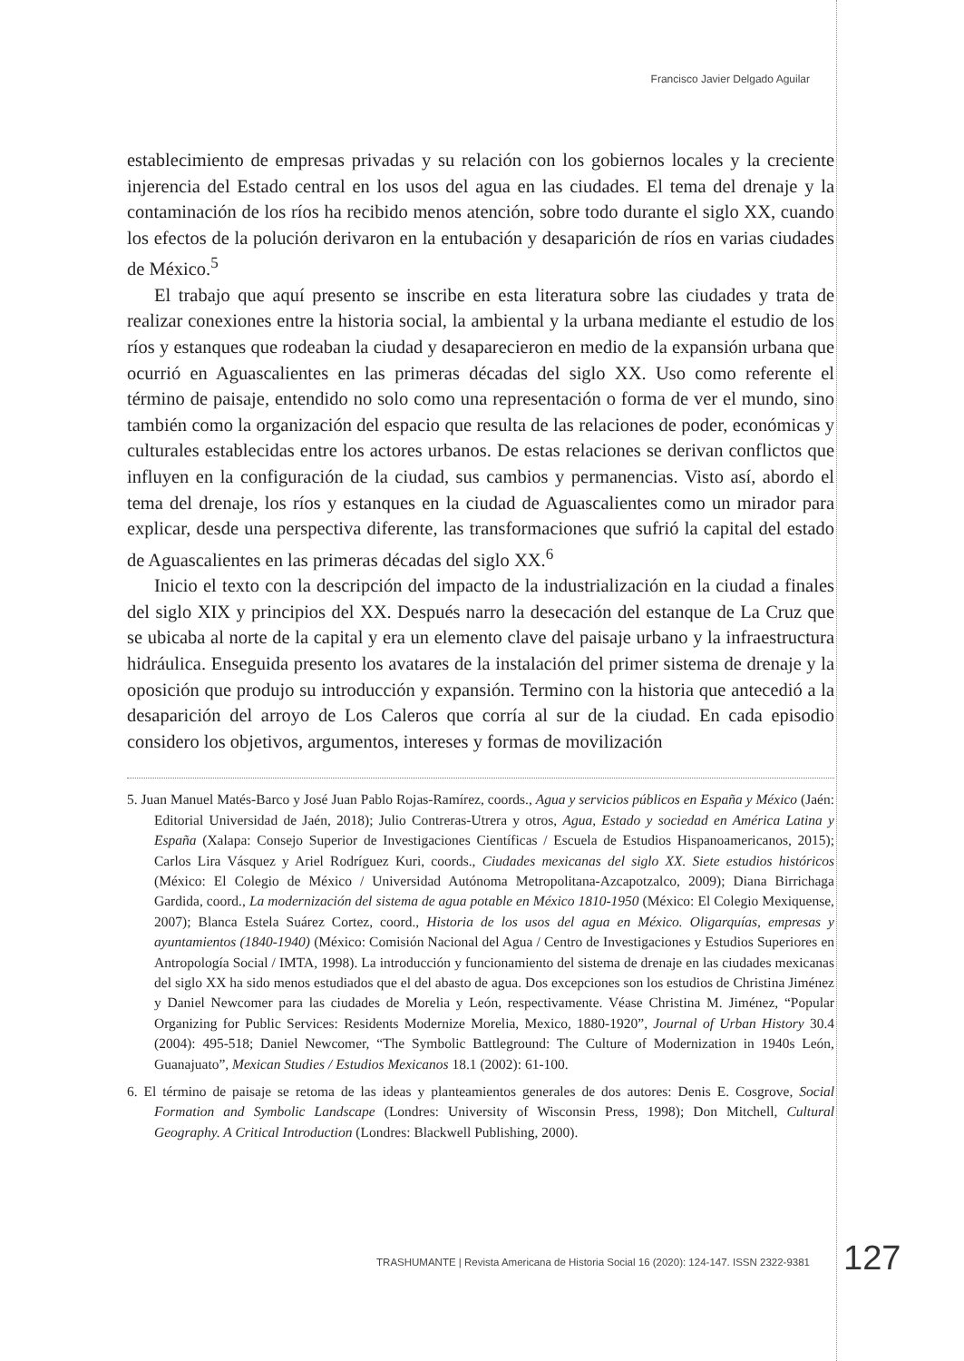Francisco Javier Delgado Aguilar
establecimiento de empresas privadas y su relación con los gobiernos locales y la creciente injerencia del Estado central en los usos del agua en las ciudades. El tema del drenaje y la contaminación de los ríos ha recibido menos atención, sobre todo durante el siglo XX, cuando los efectos de la polución derivaron en la entubación y desaparición de ríos en varias ciudades de México.<sup>5</sup>
El trabajo que aquí presento se inscribe en esta literatura sobre las ciudades y trata de realizar conexiones entre la historia social, la ambiental y la urbana mediante el estudio de los ríos y estanques que rodeaban la ciudad y desaparecieron en medio de la expansión urbana que ocurrió en Aguascalientes en las primeras décadas del siglo XX. Uso como referente el término de paisaje, entendido no solo como una representación o forma de ver el mundo, sino también como la organización del espacio que resulta de las relaciones de poder, económicas y culturales establecidas entre los actores urbanos. De estas relaciones se derivan conflictos que influyen en la configuración de la ciudad, sus cambios y permanencias. Visto así, abordo el tema del drenaje, los ríos y estanques en la ciudad de Aguascalientes como un mirador para explicar, desde una perspectiva diferente, las transformaciones que sufrió la capital del estado de Aguascalientes en las primeras décadas del siglo XX.<sup>6</sup>
Inicio el texto con la descripción del impacto de la industrialización en la ciudad a finales del siglo XIX y principios del XX. Después narro la desecación del estanque de La Cruz que se ubicaba al norte de la capital y era un elemento clave del paisaje urbano y la infraestructura hidráulica. Enseguida presento los avatares de la instalación del primer sistema de drenaje y la oposición que produjo su introducción y expansión. Termino con la historia que antecedió a la desaparición del arroyo de Los Caleros que corría al sur de la ciudad. En cada episodio considero los objetivos, argumentos, intereses y formas de movilización
5. Juan Manuel Matés-Barco y José Juan Pablo Rojas-Ramírez, coords., Agua y servicios públicos en España y México (Jaén: Editorial Universidad de Jaén, 2018); Julio Contreras-Utrera y otros, Agua, Estado y sociedad en América Latina y España (Xalapa: Consejo Superior de Investigaciones Científicas / Escuela de Estudios Hispanoamericanos, 2015); Carlos Lira Vásquez y Ariel Rodríguez Kuri, coords., Ciudades mexicanas del siglo XX. Siete estudios históricos (México: El Colegio de México / Universidad Autónoma Metropolitana-Azcapotzalco, 2009); Diana Birrichaga Gardida, coord., La modernización del sistema de agua potable en México 1810-1950 (México: El Colegio Mexiquense, 2007); Blanca Estela Suárez Cortez, coord., Historia de los usos del agua en México. Oligarquías, empresas y ayuntamientos (1840-1940) (México: Comisión Nacional del Agua / Centro de Investigaciones y Estudios Superiores en Antropología Social / IMTA, 1998). La introducción y funcionamiento del sistema de drenaje en las ciudades mexicanas del siglo XX ha sido menos estudiados que el del abasto de agua. Dos excepciones son los estudios de Christina Jiménez y Daniel Newcomer para las ciudades de Morelia y León, respectivamente. Véase Christina M. Jiménez, “Popular Organizing for Public Services: Residents Modernize Morelia, Mexico, 1880-1920”, Journal of Urban History 30.4 (2004): 495-518; Daniel Newcomer, “The Symbolic Battleground: The Culture of Modernization in 1940s León, Guanajuato”, Mexican Studies / Estudios Mexicanos 18.1 (2002): 61-100.
6. El término de paisaje se retoma de las ideas y planteamientos generales de dos autores: Denis E. Cosgrove, Social Formation and Symbolic Landscape (Londres: University of Wisconsin Press, 1998); Don Mitchell, Cultural Geography. A Critical Introduction (Londres: Blackwell Publishing, 2000).
TRASHUMANTE | Revista Americana de Historia Social 16 (2020): 124-147. ISSN 2322-9381
127